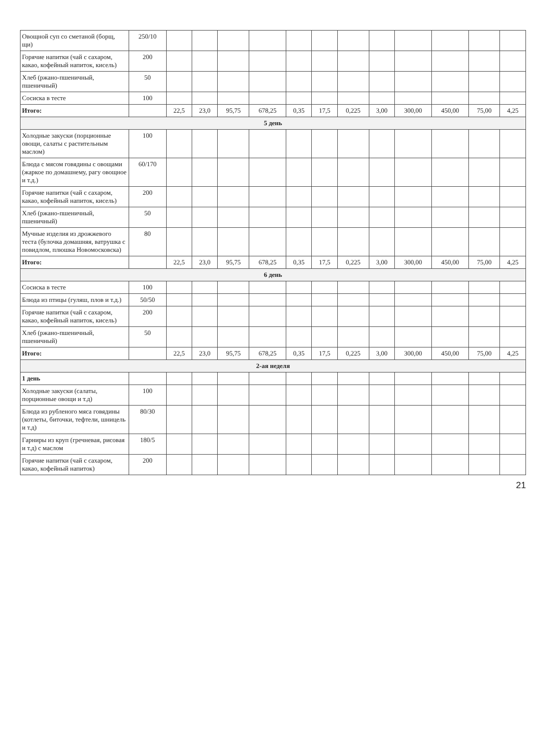| Овощной суп со сметаной (борщ, щи) | 250/10 | | | | | | | | | | | | |
| Горячие напитки (чай с сахаром, какао, кофейный напиток, кисель) | 200 | | | | | | | | | | | | |
| Хлеб (ржано-пшеничный, пшеничный) | 50 | | | | | | | | | | | | |
| Сосиска в тесте | 100 | | | | | | | | | | | | |
| Итого: | | 22,5 | 23,0 | 95,75 | 678,25 | 0,35 | 17,5 | 0,225 | 3,00 | 300,00 | 450,00 | 75,00 | 4,25 |
| 5 день | | | | | | | | | | | | | |
| Холодные закуски (порционные овощи, салаты с растительным маслом) | 100 | | | | | | | | | | | | |
| Блюда с мясом говядины с овощами (жаркое по домашнему, рагу овощное и т.д.) | 60/170 | | | | | | | | | | | | |
| Горячие напитки (чай с сахаром, какао, кофейный напиток, кисель) | 200 | | | | | | | | | | | | |
| Хлеб (ржано-пшеничный, пшеничный) | 50 | | | | | | | | | | | | |
| Мучные изделия из дрожжевого теста (булочка домашняя, ватрушка с повидлом, плюшка Новомосковска) | 80 | | | | | | | | | | | | |
| Итого: | | 22,5 | 23,0 | 95,75 | 678,25 | 0,35 | 17,5 | 0,225 | 3,00 | 300,00 | 450,00 | 75,00 | 4,25 |
| 6 день | | | | | | | | | | | | | |
| Сосиска в тесте | 100 | | | | | | | | | | | | |
| Блюда из птицы (гуляш, плов и т.д.) | 50/50 | | | | | | | | | | | | |
| Горячие напитки (чай с сахаром, какао, кофейный напиток, кисель) | 200 | | | | | | | | | | | | |
| Хлеб (ржано-пшеничный, пшеничный) | 50 | | | | | | | | | | | | |
| Итого: | | 22,5 | 23,0 | 95,75 | 678,25 | 0,35 | 17,5 | 0,225 | 3,00 | 300,00 | 450,00 | 75,00 | 4,25 |
| 2-ая неделя | | | | | | | | | | | | | |
| 1 день | | | | | | | | | | | | | |
| Холодные закуски (салаты, порционные овощи и т.д) | 100 | | | | | | | | | | | | |
| Блюда из рубленого мяса говядины (котлеты, биточки, тефтели, шницель и т.д) | 80/30 | | | | | | | | | | | | |
| Гарниры из круп (гречневая, рисовая и т.д) с маслом | 180/5 | | | | | | | | | | | | |
| Горячие напитки (чай с сахаром, какао, кофейный напиток) | 200 | | | | | | | | | | | | |
21